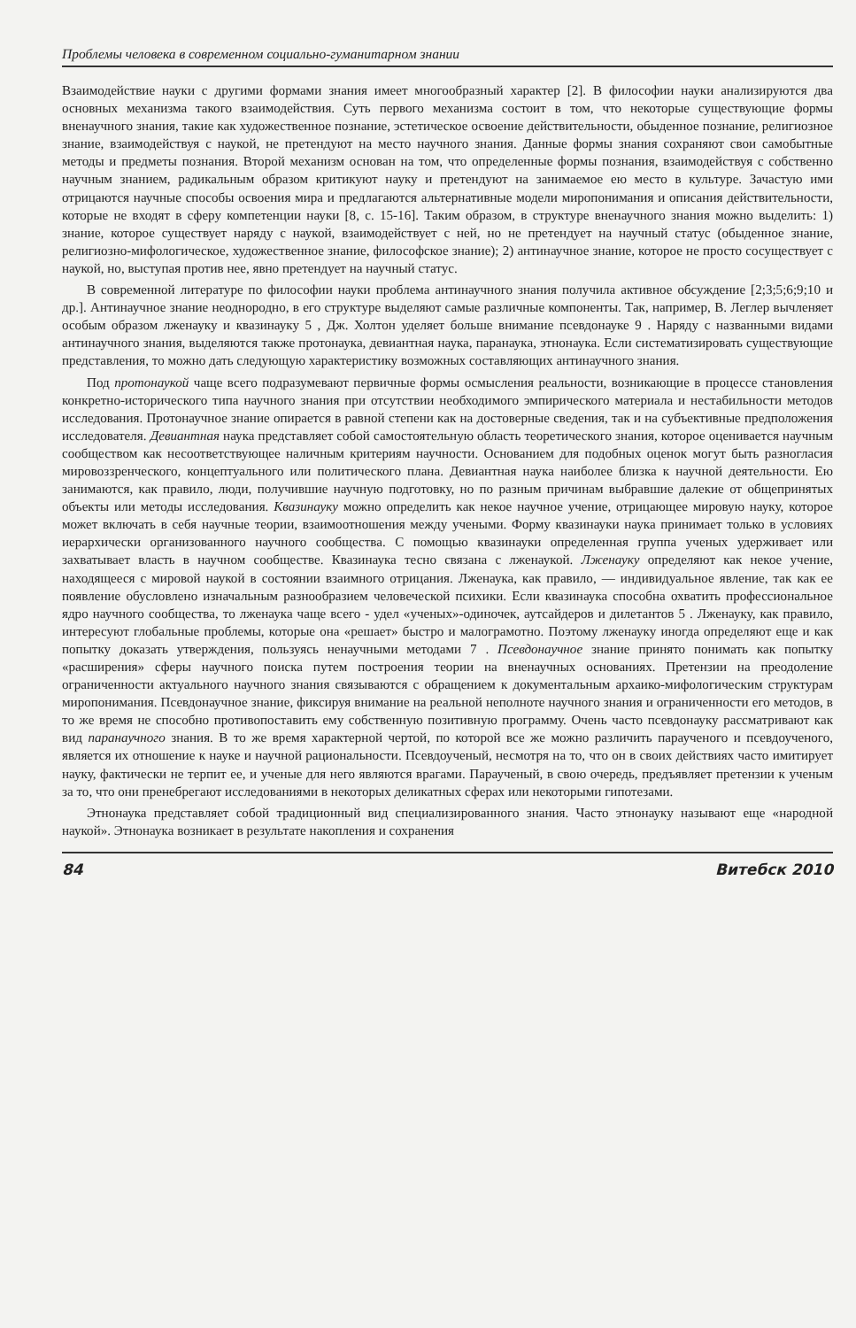Проблемы человека в современном социально-гуманитарном знании
Взаимодействие науки с другими формами знания имеет многообразный характер [2]. В философии науки анализируются два основных механизма такого взаимодействия. Суть первого механизма состоит в том, что некоторые существующие формы вненаучного знания, такие как художественное познание, эстетическое освоение действительности, обыденное познание, религиозное знание, взаимодействуя с наукой, не претендуют на место научного знания. Данные формы знания сохраняют свои самобытные методы и предметы познания. Второй механизм основан на том, что определенные формы познания, взаимодействуя с собственно научным знанием, радикальным образом критикуют науку и претендуют на занимаемое ею место в культуре. Зачастую ими отрицаются научные способы освоения мира и предлагаются альтернативные модели миропонимания и описания действительности, которые не входят в сферу компетенции науки [8, с. 15-16]. Таким образом, в структуре вненаучного знания можно выделить: 1) знание, которое существует наряду с наукой, взаимодействует с ней, но не претендует на научный статус (обыденное знание, религиозно-мифологическое, художественное знание, философское знание); 2) антинаучное знание, которое не просто сосуществует с наукой, но, выступая против нее, явно претендует на научный статус.
В современной литературе по философии науки проблема антинаучного знания получила активное обсуждение [2;3;5;6;9;10 и др.]. Антинаучное знание неоднородно, в его структуре выделяют самые различные компоненты. Так, например, В. Леглер вычленяет особым образом лженауку и квазинауку 5 , Дж. Холтон уделяет больше внимание псевдонауке 9 . Наряду с названными видами антинаучного знания, выделяются также протонаука, девиантная наука, паранаука, этнонаука. Если систематизировать существующие представления, то можно дать следующую характеристику возможных составляющих антинаучного знания.
Под протонаукой чаще всего подразумевают первичные формы осмысления реальности, возникающие в процессе становления конкретно-исторического типа научного знания при отсутствии необходимого эмпирического материала и нестабильности методов исследования. Протонаучное знание опирается в равной степени как на достоверные сведения, так и на субъективные предположения исследователя. Девиантная наука представляет собой самостоятельную область теоретического знания, которое оценивается научным сообществом как несоответствующее наличным критериям научности. Основанием для подобных оценок могут быть разногласия мировоззренческого, концептуального или политического плана. Девиантная наука наиболее близка к научной деятельности. Ею занимаются, как правило, люди, получившие научную подготовку, но по разным причинам выбравшие далекие от общепринятых объекты или методы исследования. Квазинауку можно определить как некое научное учение, отрицающее мировую науку, которое может включать в себя научные теории, взаимоотношения между учеными. Форму квазинауки наука принимает только в условиях иерархически организованного научного сообщества. С помощью квазинауки определенная группа ученых удерживает или захватывает власть в научном сообществе. Квазинаука тесно связана с лженаукой. Лженауку определяют как некое учение, находящееся с мировой наукой в состоянии взаимного отрицания. Лженаука, как правило, — индивидуальное явление, так как ее появление обусловлено изначальным разнообразием человеческой психики. Если квазинаука способна охватить профессиональное ядро научного сообщества, то лженаука чаще всего - удел «ученых»-одиночек, аутсайдеров и дилетантов 5 . Лженауку, как правило, интересуют глобальные проблемы, которые она «решает» быстро и малограмотно. Поэтому лженауку иногда определяют еще и как попытку доказать утверждения, пользуясь ненаучными методами 7 . Псевдонаучное знание принято понимать как попытку «расширения» сферы научного поиска путем построения теории на вненаучных основаниях. Претензии на преодоление ограниченности актуального научного знания связываются с обращением к документальным архаико-мифологическим структурам миропонимания. Псевдонаучное знание, фиксируя внимание на реальной неполноте научного знания и ограниченности его методов, в то же время не способно противопоставить ему собственную позитивную программу. Очень часто псевдонауку рассматривают как вид паранаучного знания. В то же время характерной чертой, по которой все же можно различить параученого и псевдоученого, является их отношение к науке и научной рациональности. Псевдоученый, несмотря на то, что он в своих действиях часто имитирует науку, фактически не терпит ее, и ученые для него являются врагами. Параученый, в свою очередь, предъявляет претензии к ученым за то, что они пренебрегают исследованиями в некоторых деликатных сферах или некоторыми гипотезами.
Этнонаука представляет собой традиционный вид специализированного знания. Часто этнонауку называют еще «народной наукой». Этнонаука возникает в результате накопления и сохранения
84 Витебск 2010